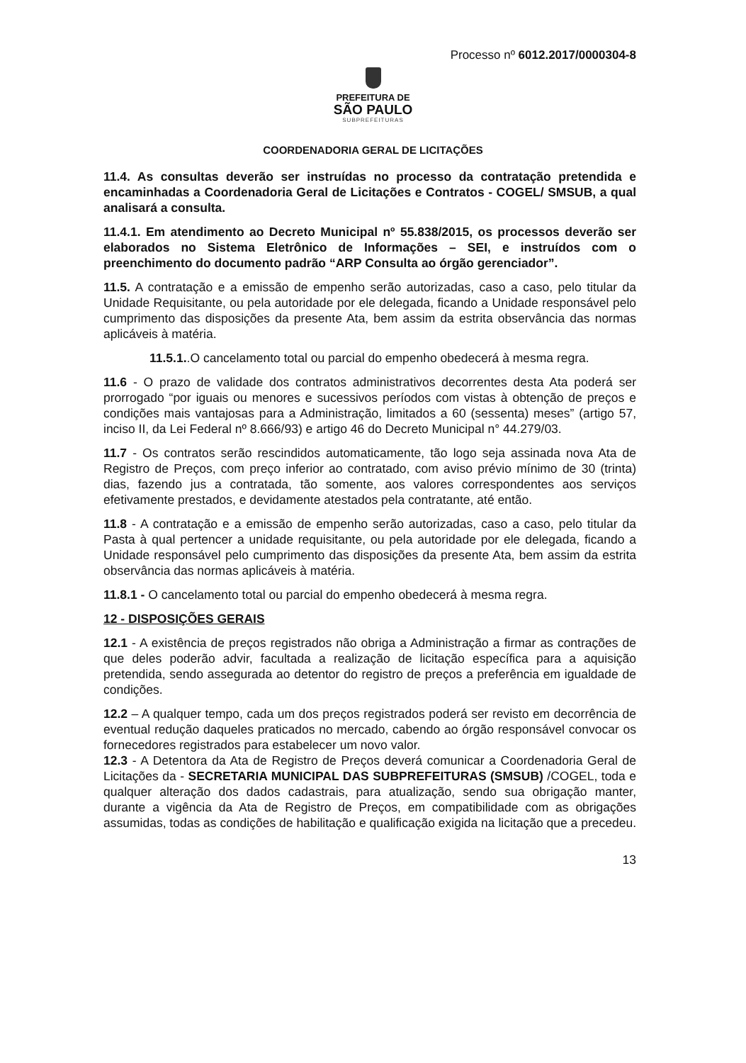Processo nº 6012.2017/0000304-8
PREFEITURA DE
SÃO PAULO
SUBPREFEITURAS
COORDENADORIA GERAL DE LICITAÇÕES
11.4. As consultas deverão ser instruídas no processo da contratação pretendida e encaminhadas a Coordenadoria Geral de Licitações e Contratos - COGEL/ SMSUB, a qual analisará a consulta.
11.4.1. Em atendimento ao Decreto Municipal nº 55.838/2015, os processos deverão ser elaborados no Sistema Eletrônico de Informações – SEI, e instruídos com o preenchimento do documento padrão “ARP Consulta ao órgão gerenciador”.
11.5. A contratação e a emissão de empenho serão autorizadas, caso a caso, pelo titular da Unidade Requisitante, ou pela autoridade por ele delegada, ficando a Unidade responsável pelo cumprimento das disposições da presente Ata, bem assim da estrita observância das normas aplicáveis à matéria.
11.5.1..O cancelamento total ou parcial do empenho obedecerá à mesma regra.
11.6 - O prazo de validade dos contratos administrativos decorrentes desta Ata poderá ser prorrogado “por iguais ou menores e sucessivos períodos com vistas à obtenção de preços e condições mais vantajosas para a Administração, limitados a 60 (sessenta) meses” (artigo 57, inciso II, da Lei Federal nº 8.666/93) e artigo 46 do Decreto Municipal n° 44.279/03.
11.7 - Os contratos serão rescindidos automaticamente, tão logo seja assinada nova Ata de Registro de Preços, com preço inferior ao contratado, com aviso prévio mínimo de 30 (trinta) dias, fazendo jus a contratada, tão somente, aos valores correspondentes aos serviços efetivamente prestados, e devidamente atestados pela contratante, até então.
11.8 - A contratação e a emissão de empenho serão autorizadas, caso a caso, pelo titular da Pasta à qual pertencer a unidade requisitante, ou pela autoridade por ele delegada, ficando a Unidade responsável pelo cumprimento das disposições da presente Ata, bem assim da estrita observância das normas aplicáveis à matéria.
11.8.1 - O cancelamento total ou parcial do empenho obedecerá à mesma regra.
12 - DISPOSIÇÕES GERAIS
12.1 - A existência de preços registrados não obriga a Administração a firmar as contrações de que deles poderão advir, facultada a realização de licitação específica para a aquisição pretendida, sendo assegurada ao detentor do registro de preços a preferência em igualdade de condições.
12.2 – A qualquer tempo, cada um dos preços registrados poderá ser revisto em decorrência de eventual redução daqueles praticados no mercado, cabendo ao órgão responsável convocar os fornecedores registrados para estabelecer um novo valor.
12.3 - A Detentora da Ata de Registro de Preços deverá comunicar a Coordenadoria Geral de Licitações da - SECRETARIA MUNICIPAL DAS SUBPREFEITURAS (SMSUB) /COGEL, toda e qualquer alteração dos dados cadastrais, para atualização, sendo sua obrigação manter, durante a vigência da Ata de Registro de Preços, em compatibilidade com as obrigações assumidas, todas as condições de habilitação e qualificação exigida na licitação que a precedeu.
13